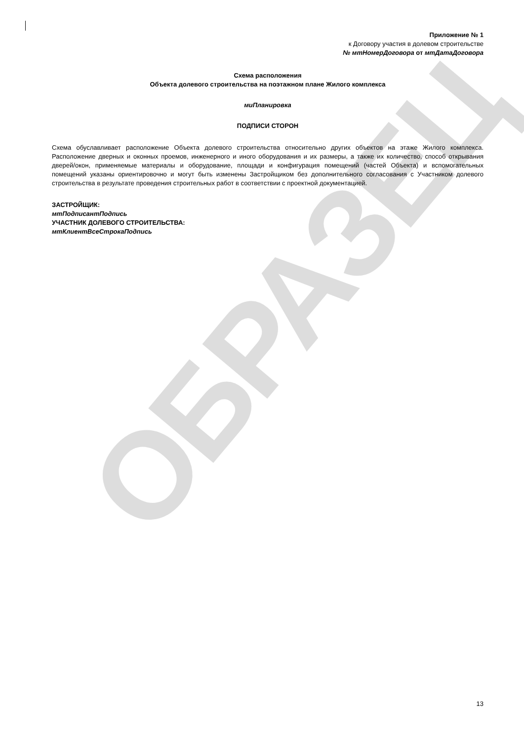ОБРАЗЕЦ
Приложение № 1
к Договору участия в долевом строительстве
№ мтНомерДоговора от мтДатаДоговора
Схема расположения
Объекта долевого строительства на поэтажном плане Жилого комплекса
миПланировка
ПОДПИСИ СТОРОН
Схема обуславливает расположение Объекта долевого строительства относительно других объектов на этаже Жилого комплекса. Расположение дверных и оконных проемов, инженерного и иного оборудования и их размеры, а также их количество, способ открывания дверей/окон, применяемые материалы и оборудование, площади и конфигурация помещений (частей Объекта) и вспомогательных помещений указаны ориентировочно и могут быть изменены Застройщиком без дополнительного согласования с Участником долевого строительства в результате проведения строительных работ в соответствии с проектной документацией.
ЗАСТРОЙЩИК:
мтПодписантПодпись
УЧАСТНИК ДОЛЕВОГО СТРОИТЕЛЬСТВА:
мтКлиентВсеСтрокаПодпись
13